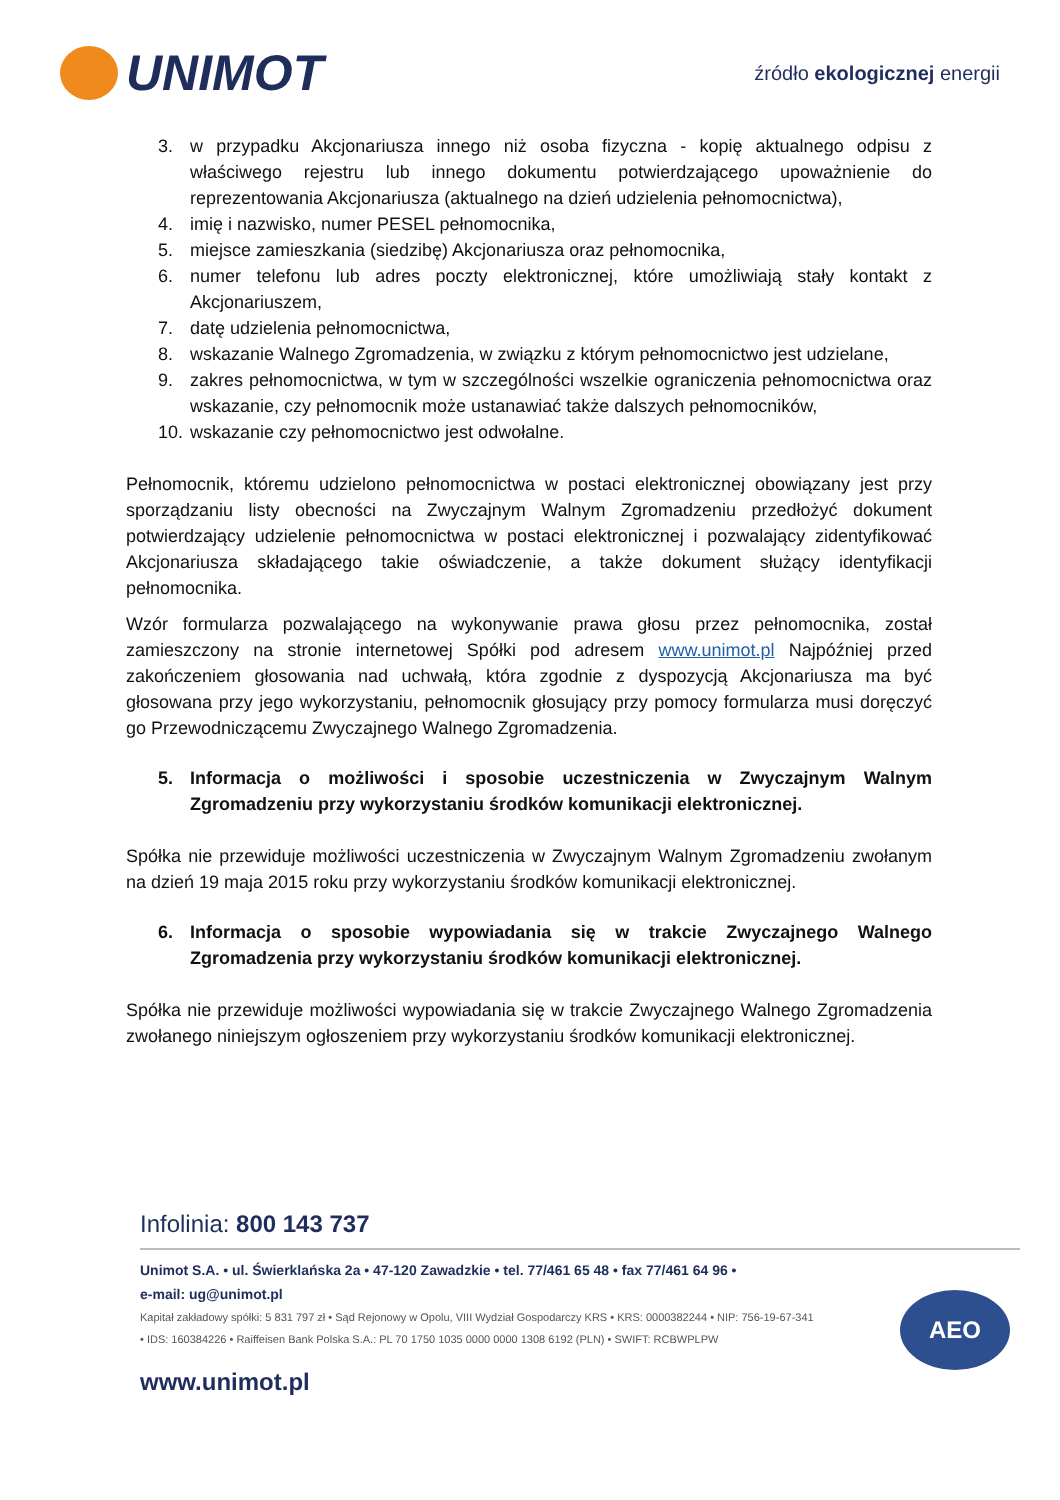UNIMOT
źródło ekologicznej energii
3. w przypadku Akcjonariusza innego niż osoba fizyczna - kopię aktualnego odpisu z właściwego rejestru lub innego dokumentu potwierdzającego upoważnienie do reprezentowania Akcjonariusza (aktualnego na dzień udzielenia pełnomocnictwa),
4. imię i nazwisko, numer PESEL pełnomocnika,
5. miejsce zamieszkania (siedzibę) Akcjonariusza oraz pełnomocnika,
6. numer telefonu lub adres poczty elektronicznej, które umożliwiają stały kontakt z Akcjonariuszem,
7. datę udzielenia pełnomocnictwa,
8. wskazanie Walnego Zgromadzenia, w związku z którym pełnomocnictwo jest udzielane,
9. zakres pełnomocnictwa, w tym w szczególności wszelkie ograniczenia pełnomocnictwa oraz wskazanie, czy pełnomocnik może ustanawiać także dalszych pełnomocników,
10. wskazanie czy pełnomocnictwo jest odwołalne.
Pełnomocnik, któremu udzielono pełnomocnictwa w postaci elektronicznej obowiązany jest przy sporządzaniu listy obecności na Zwyczajnym Walnym Zgromadzeniu przedłożyć dokument potwierdzający udzielenie pełnomocnictwa w postaci elektronicznej i pozwalający zidentyfikować Akcjonariusza składającego takie oświadczenie, a także dokument służący identyfikacji pełnomocnika.
Wzór formularza pozwalającego na wykonywanie prawa głosu przez pełnomocnika, został zamieszczony na stronie internetowej Spółki pod adresem www.unimot.pl Najpóźniej przed zakończeniem głosowania nad uchwałą, która zgodnie z dyspozycją Akcjonariusza ma być głosowana przy jego wykorzystaniu, pełnomocnik głosujący przy pomocy formularza musi doręczyć go Przewodniczącemu Zwyczajnego Walnego Zgromadzenia.
5. Informacja o możliwości i sposobie uczestniczenia w Zwyczajnym Walnym Zgromadzeniu przy wykorzystaniu środków komunikacji elektronicznej.
Spółka nie przewiduje możliwości uczestniczenia w Zwyczajnym Walnym Zgromadzeniu zwołanym na dzień 19 maja 2015 roku przy wykorzystaniu środków komunikacji elektronicznej.
6. Informacja o sposobie wypowiadania się w trakcie Zwyczajnego Walnego Zgromadzenia przy wykorzystaniu środków komunikacji elektronicznej.
Spółka nie przewiduje możliwości wypowiadania się w trakcie Zwyczajnego Walnego Zgromadzenia zwołanego niniejszym ogłoszeniem przy wykorzystaniu środków komunikacji elektronicznej.
Infolinia: 800 143 737
Unimot S.A. • ul. Świerklańska 2a • 47-120 Zawadzkie • tel. 77/461 65 48 • fax 77/461 64 96 •
e-mail: ug@unimot.pl
Kapitał zakładowy spółki: 5 831 797 zł • Sąd Rejonowy w Opolu, VIII Wydział Gospodarczy KRS • KRS: 0000382244 • NIP: 756-19-67-341 • IDS: 160384226 • Raiffeisen Bank Polska S.A.: PL 70 1750 1035 0000 0000 1308 6192 (PLN) • SWIFT: RCBWPLPW
www.unimot.pl
AEO